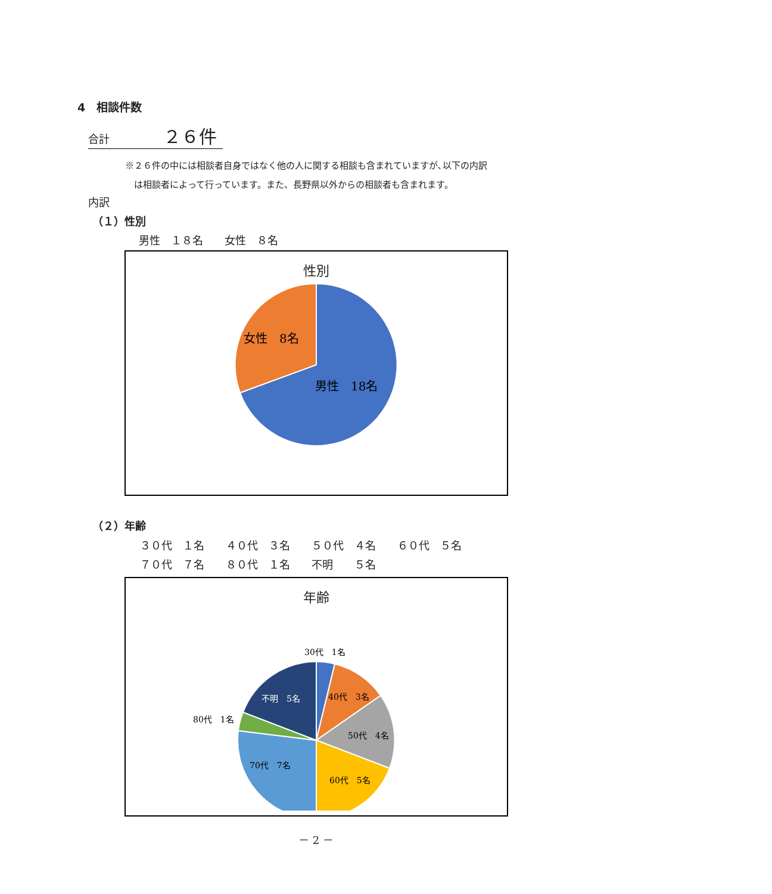4　相談件数
合計 ２６件
※２６件の中には相談者自身ではなく他の人に関する相談も含まれていますが､以下の内訳
　は相談者によって行っています。また、長野県以外からの相談者も含まれます。
内訳
（１）性別
男性　１８名　　女性　８名
性別
女性　8名
男性　18名
（２）年齢
３０代　１名　　４０代　３名　　５０代　４名　　６０代　５名 ７０代　７名　　８０代　１名　　不明　　５名
年齢
30代　1名
40代　3名
50代　4名
60代　5名
70代　7名
80代　1名
不明　5名
－ 2 －